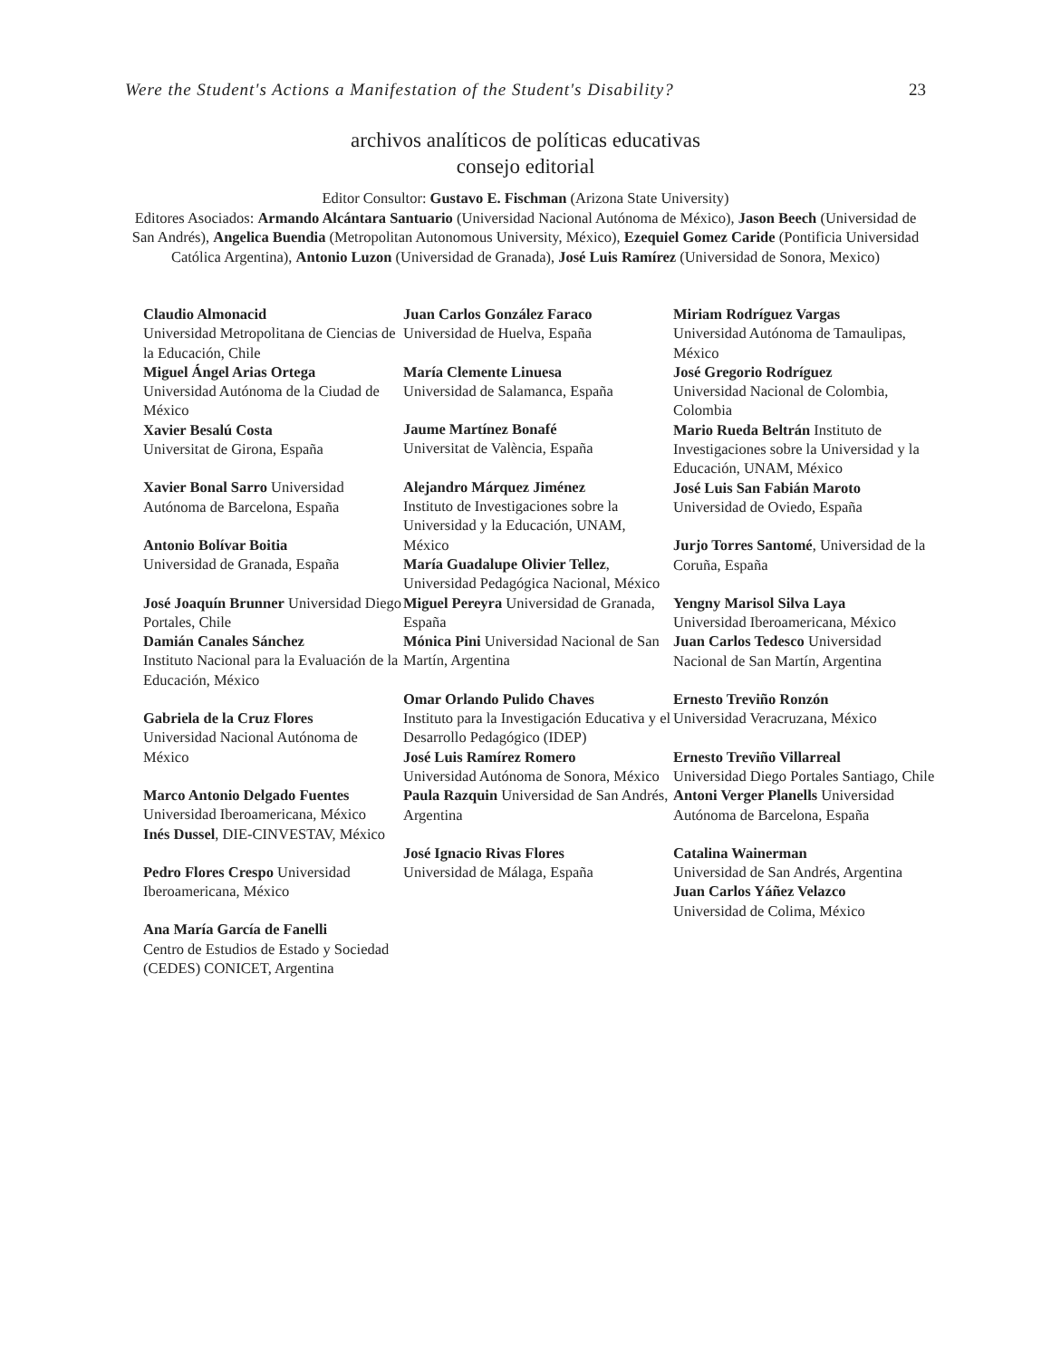Were the Student's Actions a Manifestation of the Student's Disability? 23
archivos analíticos de políticas educativas
consejo editorial
Editor Consultor: Gustavo E. Fischman (Arizona State University)
Editores Asociados: Armando Alcántara Santuario (Universidad Nacional Autónoma de México), Jason Beech (Universidad de San Andrés), Angelica Buendia (Metropolitan Autonomous University, México), Ezequiel Gomez Caride (Pontificia Universidad Católica Argentina), Antonio Luzon (Universidad de Granada), José Luis Ramírez (Universidad de Sonora, Mexico)
Claudio Almonacid
Universidad Metropolitana de Ciencias de la Educación, Chile
Miguel Ángel Arias Ortega
Universidad Autónoma de la Ciudad de México
Xavier Besalú Costa
Universitat de Girona, España
Xavier Bonal Sarro Universidad Autónoma de Barcelona, España
Antonio Bolívar Boitia
Universidad de Granada, España
José Joaquín Brunner Universidad Diego Portales, Chile
Damián Canales Sánchez
Instituto Nacional para la Evaluación de la Educación, México
Gabriela de la Cruz Flores
Universidad Nacional Autónoma de México
Marco Antonio Delgado Fuentes
Universidad Iberoamericana, México
Inés Dussel, DIE-CINVESTAV, México
Pedro Flores Crespo Universidad Iberoamericana, México
Ana María García de Fanelli
Centro de Estudios de Estado y Sociedad (CEDES) CONICET, Argentina
Juan Carlos González Faraco
Universidad de Huelva, España
María Clemente Linuesa
Universidad de Salamanca, España
Jaume Martínez Bonafé
Universitat de València, España
Alejandro Márquez Jiménez
Instituto de Investigaciones sobre la Universidad y la Educación, UNAM, México
María Guadalupe Olivier Tellez, Universidad Pedagógica Nacional, México
Miguel Pereyra Universidad de Granada, España
Mónica Pini Universidad Nacional de San Martín, Argentina
Omar Orlando Pulido Chaves
Instituto para la Investigación Educativa y el Desarrollo Pedagógico (IDEP)
José Luis Ramírez Romero
Universidad Autónoma de Sonora, México
Paula Razquin Universidad de San Andrés, Argentina
José Ignacio Rivas Flores
Universidad de Málaga, España
Miriam Rodríguez Vargas
Universidad Autónoma de Tamaulipas, México
José Gregorio Rodríguez
Universidad Nacional de Colombia, Colombia
Mario Rueda Beltrán Instituto de Investigaciones sobre la Universidad y la Educación, UNAM, México
José Luis San Fabián Maroto
Universidad de Oviedo, España
Jurjo Torres Santomé, Universidad de la Coruña, España
Yengny Marisol Silva Laya
Universidad Iberoamericana, México
Juan Carlos Tedesco Universidad Nacional de San Martín, Argentina
Ernesto Treviño Ronzón
Universidad Veracruzana, México
Ernesto Treviño Villarreal
Universidad Diego Portales Santiago, Chile
Antoni Verger Planells Universidad Autónoma de Barcelona, España
Catalina Wainerman
Universidad de San Andrés, Argentina
Juan Carlos Yáñez Velazco
Universidad de Colima, México